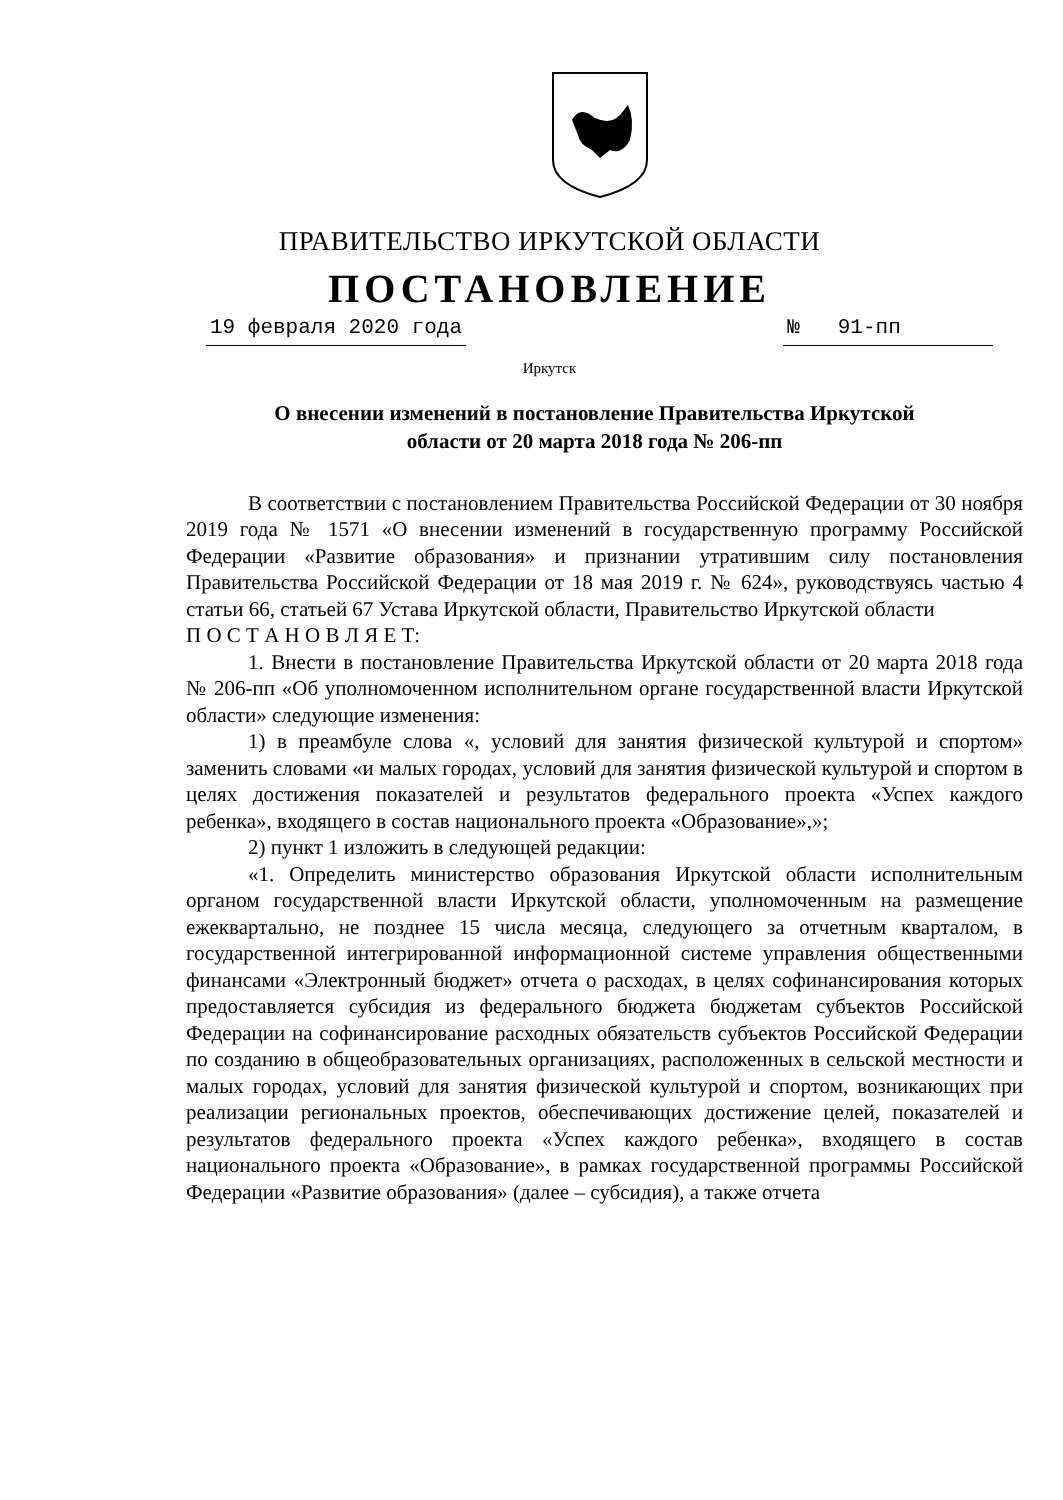ПРАВИТЕЛЬСТВО ИРКУТСКОЙ ОБЛАСТИ
ПОСТАНОВЛЕНИЕ
19 февраля 2020 года № 91-пп
Иркутск
О внесении изменений в постановление Правительства Иркутской
области от 20 марта 2018 года № 206-пп
В соответствии с постановлением Правительства Российской Федерации от 30 ноября 2019 года № 1571 «О внесении изменений в государственную программу Российской Федерации «Развитие образования» и признании утратившим силу постановления Правительства Российской Федерации от 18 мая 2019 г. № 624», руководствуясь частью 4 статьи 66, статьей 67 Устава Иркутской области, Правительство Иркутской области
П О С Т А Н О В Л Я Е Т:
1. Внести в постановление Правительства Иркутской области от 20 марта 2018 года № 206-пп «Об уполномоченном исполнительном органе государственной власти Иркутской области» следующие изменения:
1) в преамбуле слова «, условий для занятия физической культурой и спортом» заменить словами «и малых городах, условий для занятия физической культурой и спортом в целях достижения показателей и результатов федерального проекта «Успех каждого ребенка», входящего в состав национального проекта «Образование»,»;
2) пункт 1 изложить в следующей редакции:
«1. Определить министерство образования Иркутской области исполнительным органом государственной власти Иркутской области, уполномоченным на размещение ежеквартально, не позднее 15 числа месяца, следующего за отчетным кварталом, в государственной интегрированной информационной системе управления общественными финансами «Электронный бюджет» отчета о расходах, в целях софинансирования которых предоставляется субсидия из федерального бюджета бюджетам субъектов Российской Федерации на софинансирование расходных обязательств субъектов Российской Федерации по созданию в общеобразовательных организациях, расположенных в сельской местности и малых городах, условий для занятия физической культурой и спортом, возникающих при реализации региональных проектов, обеспечивающих достижение целей, показателей и результатов федерального проекта «Успех каждого ребенка», входящего в состав национального проекта «Образование», в рамках государственной программы Российской Федерации «Развитие образования» (далее – субсидия), а также отчета